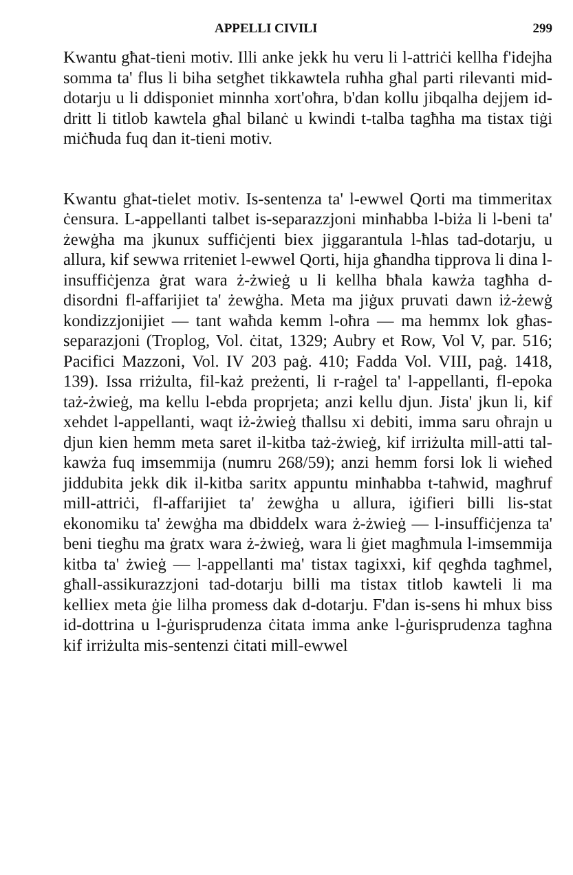APPELLI CIVILI 299
Kwantu għat-tieni motiv. Illi anke jekk hu veru li l-attriċi kellha f'idejha somma ta' flus li biha setgħet tikkawtela ruħha għal parti rilevanti mid-dotarju u li ddisponiet minnha xort'oħra, b'dan kollu jibqalha dejjem id-dritt li titlob kawtela għal bilanċ u kwindi t-talba tagħha ma tistax tiġi miċħuda fuq dan it-tieni motiv.
Kwantu għat-tielet motiv. Is-sentenza ta' l-ewwel Qorti ma timmeritax ċensura. L-appellanti talbet is-separazzjoni minħabba l-biża li l-beni ta' żewġha ma jkunux suffiċjenti biex jiggarantula l-ħlas tad-dotarju, u allura, kif sewwa rriteniet l-ewwel Qorti, hija għandha tipprova li dina l-insuffiċjenza ġrat wara ż-żwieġ u li kellha bħala kawża tagħha d-disordni fl-affarijiet ta' żewġha. Meta ma jiġux pruvati dawn iż-żewġ kondizzjonijiet — tant waħda kemm l-oħra — ma hemmx lok għas-separazjoni (Troplog, Vol. ċitat, 1329; Aubry et Row, Vol V, par. 516; Pacifici Mazzoni, Vol. IV 203 paġ. 410; Fadda Vol. VIII, paġ. 1418, 139). Issa rriżulta, fil-każ preżenti, li r-raġel ta' l-appellanti, fl-epoka taż-żwieġ, ma kellu l-ebda proprjeta; anzi kellu djun. Jista' jkun li, kif xehdet l-appellanti, waqt iż-żwieġ tħallsu xi debiti, imma saru oħrajn u djun kien hemm meta saret il-kitba taż-żwieġ, kif irriżulta mill-atti tal-kawża fuq imsemmija (numru 268/59); anzi hemm forsi lok li wieħed jiddubita jekk dik il-kitba saritx appuntu minħabba t-taħwid, magħruf mill-attriċi, fl-affarijiet ta' żewġha u allura, iġifieri billi lis-stat ekonomiku ta' żewġha ma dbiddelx wara ż-żwieġ — l-insuffiċjenza ta' beni tiegħu ma ġratx wara ż-żwieġ, wara li ġiet magħmula l-imsemmija kitba ta' żwieġ — l-appellanti ma' tistax tagixxi, kif qegħda tagħmel, għall-assikurazzjoni tad-dotarju billi ma tistax titlob kawteli li ma kelliex meta ġie lilha promess dak d-dotarju. F'dan is-sens hi mhux biss id-dottrina u l-ġurisprudenza ċitata imma anke l-ġurisprudenza tagħna kif irriżulta mis-sentenzi ċitati mill-ewwel